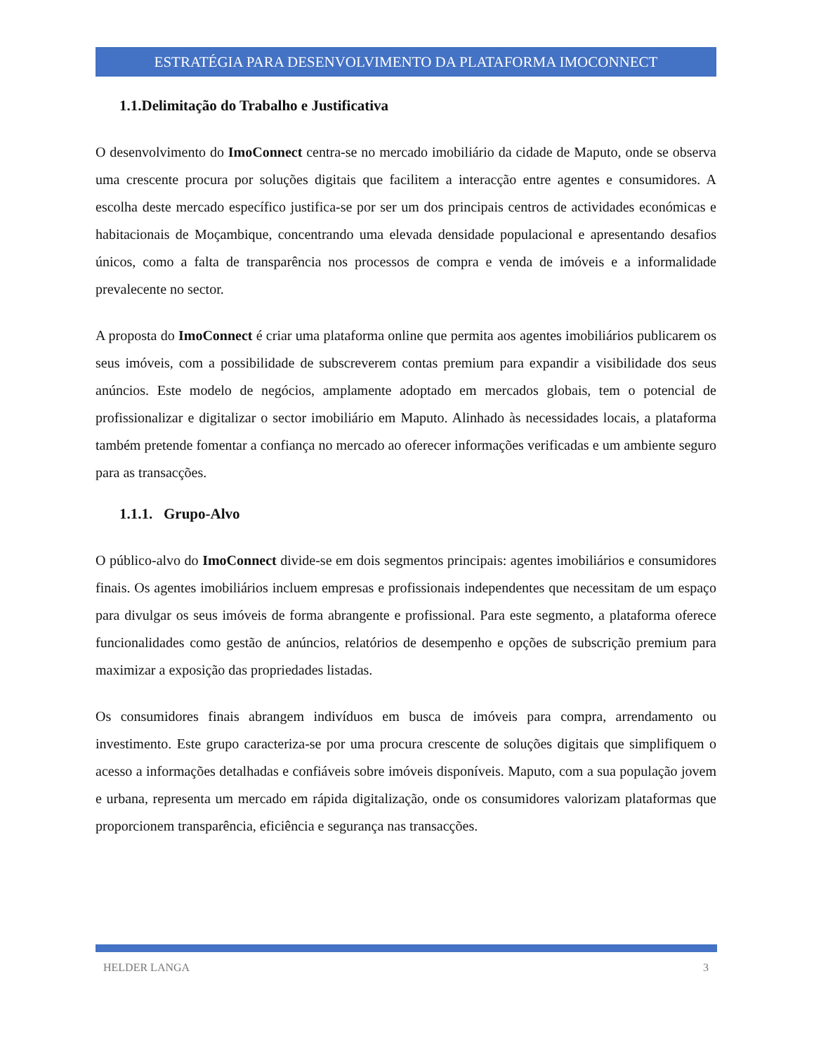ESTRATÉGIA PARA DESENVOLVIMENTO DA PLATAFORMA IMOCONNECT
1.1.Delimitação do Trabalho e Justificativa
O desenvolvimento do ImoConnect centra-se no mercado imobiliário da cidade de Maputo, onde se observa uma crescente procura por soluções digitais que facilitem a interacção entre agentes e consumidores. A escolha deste mercado específico justifica-se por ser um dos principais centros de actividades económicas e habitacionais de Moçambique, concentrando uma elevada densidade populacional e apresentando desafios únicos, como a falta de transparência nos processos de compra e venda de imóveis e a informalidade prevalecente no sector.
A proposta do ImoConnect é criar uma plataforma online que permita aos agentes imobiliários publicarem os seus imóveis, com a possibilidade de subscreverem contas premium para expandir a visibilidade dos seus anúncios. Este modelo de negócios, amplamente adoptado em mercados globais, tem o potencial de profissionalizar e digitalizar o sector imobiliário em Maputo. Alinhado às necessidades locais, a plataforma também pretende fomentar a confiança no mercado ao oferecer informações verificadas e um ambiente seguro para as transacções.
1.1.1. Grupo-Alvo
O público-alvo do ImoConnect divide-se em dois segmentos principais: agentes imobiliários e consumidores finais. Os agentes imobiliários incluem empresas e profissionais independentes que necessitam de um espaço para divulgar os seus imóveis de forma abrangente e profissional. Para este segmento, a plataforma oferece funcionalidades como gestão de anúncios, relatórios de desempenho e opções de subscrição premium para maximizar a exposição das propriedades listadas.
Os consumidores finais abrangem indivíduos em busca de imóveis para compra, arrendamento ou investimento. Este grupo caracteriza-se por uma procura crescente de soluções digitais que simplifiquem o acesso a informações detalhadas e confiáveis sobre imóveis disponíveis. Maputo, com a sua população jovem e urbana, representa um mercado em rápida digitalização, onde os consumidores valorizam plataformas que proporcionem transparência, eficiência e segurança nas transacções.
HELDER LANGA 3